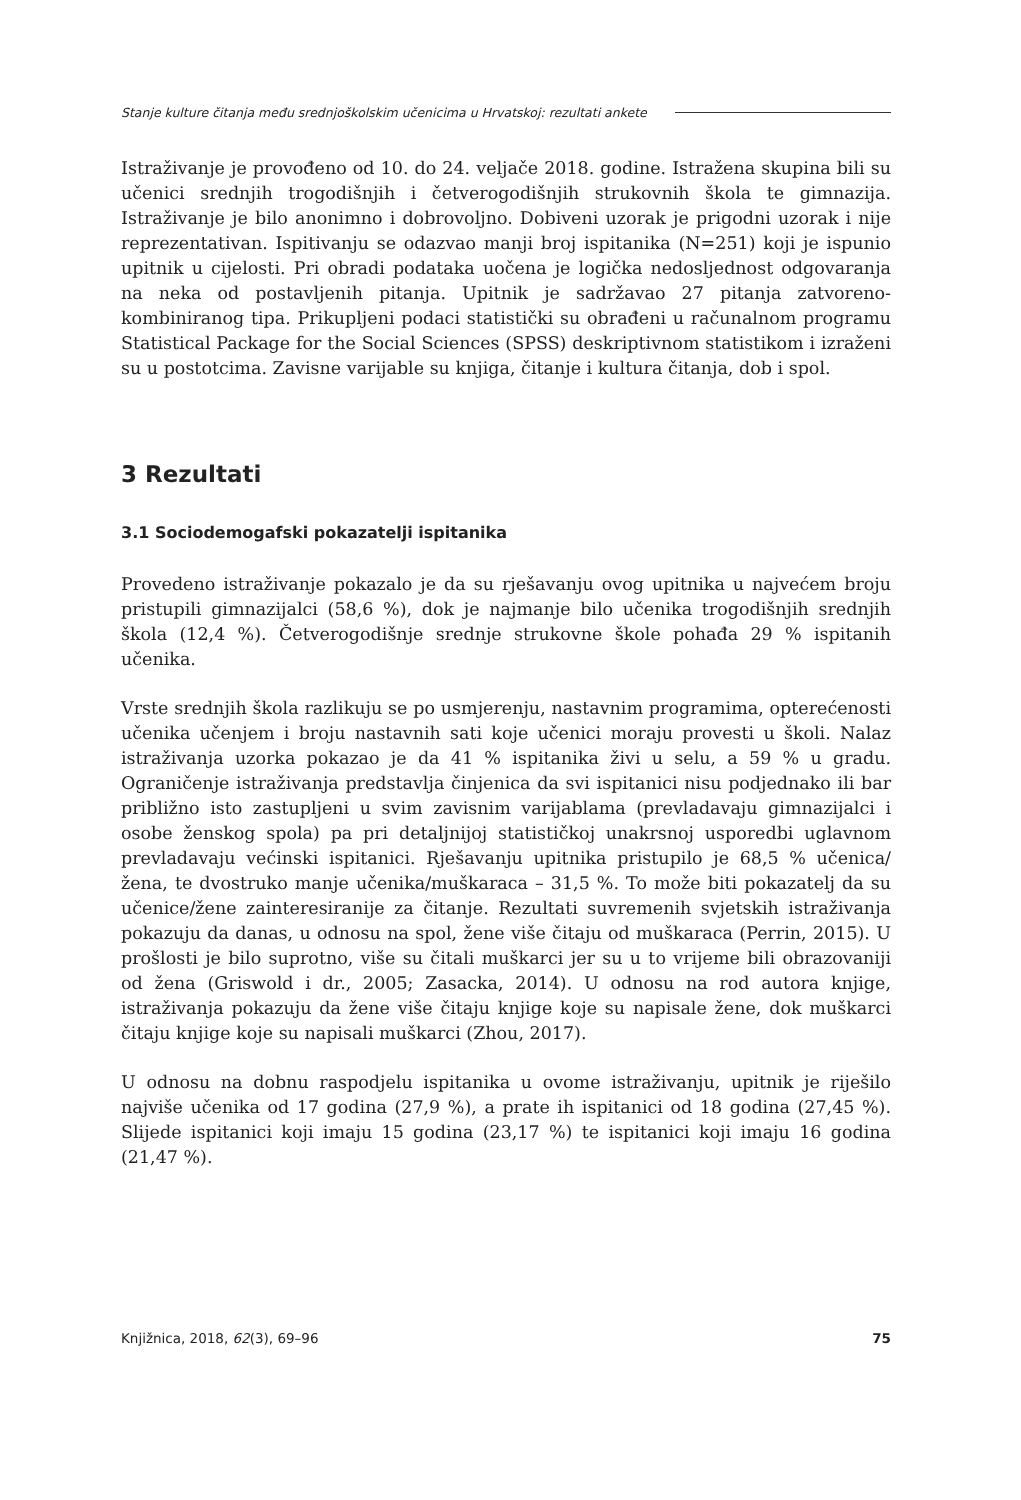Stanje kulture čitanja među srednjoškolskim učenicima u Hrvatskoj: rezultati ankete
Istraživanje je provođeno od 10. do 24. veljače 2018. godine. Istražena skupina bili su učenici srednjih trogodišnjih i četverogodišnjih strukovnih škola te gimnazija. Istraživanje je bilo anonimno i dobrovoljno. Dobiveni uzorak je prigodni uzorak i nije reprezentativan. Ispitivanju se odazvao manji broj ispitanika (N=251) koji je ispunio upitnik u cijelosti. Pri obradi podataka uočena je logička nedosljednost odgovaranja na neka od postavljenih pitanja. Upitnik je sadržavao 27 pitanja zatvoreno-kombiniranog tipa. Prikupljeni podaci statistički su obrađeni u računalnom programu Statistical Package for the Social Sciences (SPSS) deskriptivnom statistikom i izraženi su u postotcima. Zavisne varijable su knjiga, čitanje i kultura čitanja, dob i spol.
3 Rezultati
3.1 Sociodemogafski pokazatelji ispitanika
Provedeno istraživanje pokazalo je da su rješavanju ovog upitnika u najvećem broju pristupili gimnazijalci (58,6 %), dok je najmanje bilo učenika trogodišnjih srednjih škola (12,4 %). Četverogodišnje srednje strukovne škole pohađa 29 % ispitanih učenika.
Vrste srednjih škola razlikuju se po usmjerenju, nastavnim programima, opterećenosti učenika učenjem i broju nastavnih sati koje učenici moraju provesti u školi. Nalaz istraživanja uzorka pokazao je da 41 % ispitanika živi u selu, a 59 % u gradu. Ograničenje istraživanja predstavlja činjenica da svi ispitanici nisu podjednako ili bar približno isto zastupljeni u svim zavisnim varijablama (prevladavaju gimnazijalci i osobe ženskog spola) pa pri detaljnijoj statističkoj unakrsnoj usporedbi uglavnom prevladavaju većinski ispitanici. Rješavanju upitnika pristupilo je 68,5 % učenica/žena, te dvostruko manje učenika/muškaraca – 31,5 %. To može biti pokazatelj da su učenice/žene zainteresiranije za čitanje. Rezultati suvremenih svjetskih istraživanja pokazuju da danas, u odnosu na spol, žene više čitaju od muškaraca (Perrin, 2015). U prošlosti je bilo suprotno, više su čitali muškarci jer su u to vrijeme bili obrazovaniji od žena (Griswold i dr., 2005; Zasacka, 2014). U odnosu na rod autora knjige, istraživanja pokazuju da žene više čitaju knjige koje su napisale žene, dok muškarci čitaju knjige koje su napisali muškarci (Zhou, 2017).
U odnosu na dobnu raspodjelu ispitanika u ovome istraživanju, upitnik je riješilo najviše učenika od 17 godina (27,9 %), a prate ih ispitanici od 18 godina (27,45 %). Slijede ispitanici koji imaju 15 godina (23,17 %) te ispitanici koji imaju 16 godina (21,47 %).
Knjižnica, 2018, 62(3), 69–96 75